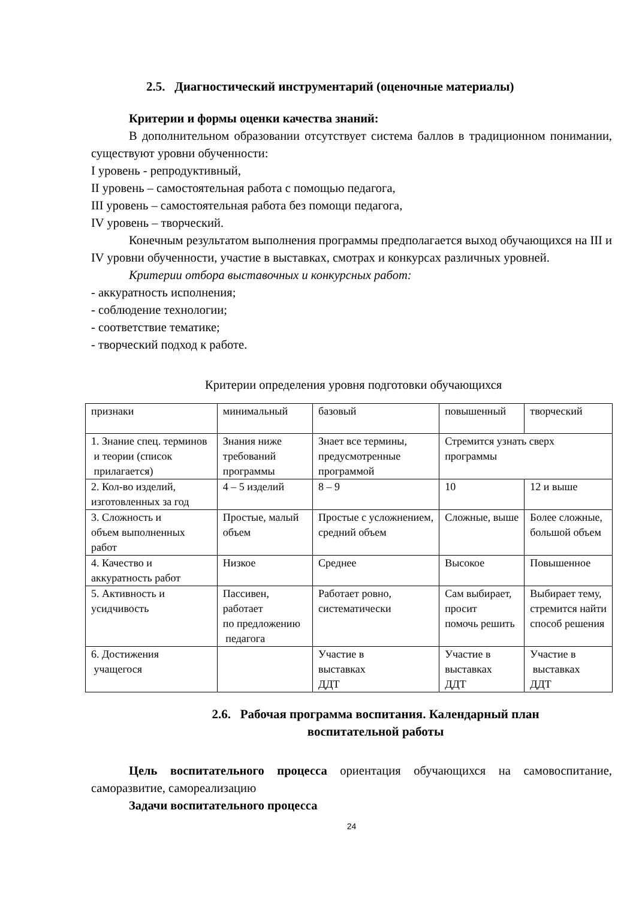2.5. Диагностический инструментарий (оценочные материалы)
Критерии и формы оценки качества знаний:
В дополнительном образовании отсутствует система баллов в традиционном понимании, существуют уровни обученности:
I уровень - репродуктивный,
II уровень – самостоятельная работа с помощью педагога,
III уровень – самостоятельная работа без помощи педагога,
IV уровень – творческий.
Конечным результатом выполнения программы предполагается выход обучающихся на III и IV уровни обученности, участие в выставках, смотрах и конкурсах различных уровней.
Критерии отбора выставочных и конкурсных работ:
- аккуратность исполнения;
- соблюдение технологии;
- соответствие тематике;
- творческий подход к работе.
Критерии определения уровня подготовки обучающихся
| признаки | минимальный | базовый | повышенный | творческий |
| 1. Знание спец. терминов и теории (список прилагается) | Знания ниже требований программы | Знает все термины, предусмотренные программой | Стремится узнать сверх программы | |
| 2. Кол-во изделий, изготовленных за год | 4 – 5 изделий | 8 – 9 | 10 | 12 и выше |
| 3. Сложность и объем выполненных работ | Простые, малый объем | Простые с усложнением, средний объем | Сложные, выше | Более сложные, большой объем |
| 4. Качество и аккуратность работ | Низкое | Среднее | Высокое | Повышенное |
| 5. Активность и усидчивость | Пассивен, работает по предложению педагога | Работает ровно, систематически | Сам выбирает, просит помочь решить | Выбирает тему, стремится найти способ решения |
| 6. Достижения учащегося | | Участие в выставках ДДТ | Участие в выставках ДДТ | Участие в выставках ДДТ |
2.6. Рабочая программа воспитания. Календарный план
воспитательной работы
Цель воспитательного процесса ориентация обучающихся на самовоспитание, саморазвитие, самореализацию
Задачи воспитательного процесса
24